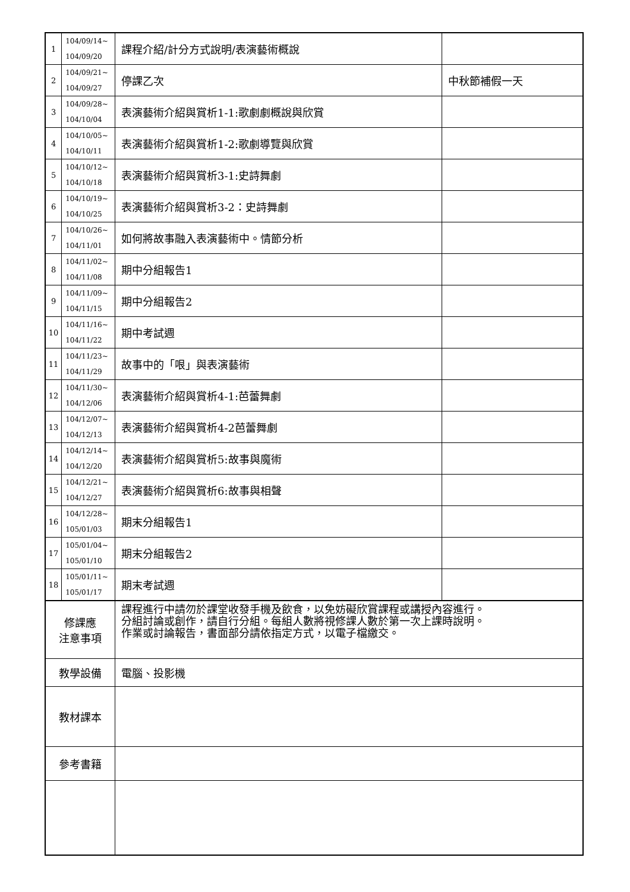| 1 | 104/09/14~ 104/09/20 | 課程介紹/計分方式說明/表演藝術概說 | |
| 2 | 104/09/21~ 104/09/27 | 停課乙次 | 中秋節補假一天 |
| 3 | 104/09/28~ 104/10/04 | 表演藝術介紹與賞析1-1:歌劇劇概說與欣賞 | |
| 4 | 104/10/05~ 104/10/11 | 表演藝術介紹與賞析1-2:歌劇導覽與欣賞 | |
| 5 | 104/10/12~ 104/10/18 | 表演藝術介紹與賞析3-1:史詩舞劇 | |
| 6 | 104/10/19~ 104/10/25 | 表演藝術介紹與賞析3-2：史詩舞劇 | |
| 7 | 104/10/26~ 104/11/01 | 如何將故事融入表演藝術中。情節分析 | |
| 8 | 104/11/02~ 104/11/08 | 期中分組報告1 | |
| 9 | 104/11/09~ 104/11/15 | 期中分組報告2 | |
| 10 | 104/11/16~ 104/11/22 | 期中考試週 | |
| 11 | 104/11/23~ 104/11/29 | 故事中的「哏」與表演藝術 | |
| 12 | 104/11/30~ 104/12/06 | 表演藝術介紹與賞析4-1:芭蕾舞劇 | |
| 13 | 104/12/07~ 104/12/13 | 表演藝術介紹與賞析4-2芭蕾舞劇 | |
| 14 | 104/12/14~ 104/12/20 | 表演藝術介紹與賞析5:故事與魔術 | |
| 15 | 104/12/21~ 104/12/27 | 表演藝術介紹與賞析6:故事與相聲 | |
| 16 | 104/12/28~ 105/01/03 | 期末分組報告1 | |
| 17 | 105/01/04~ 105/01/10 | 期末分組報告2 | |
| 18 | 105/01/11~ 105/01/17 | 期末考試週 | |
| 修課應 注意事項 | | 課程進行中請勿於課堂收發手機及飲食，以免妨礙欣賞課程或講授內容進行。 分組討論或創作，請自行分組。每組人數將視修課人數於第一次上課時說明。 作業或討論報告，書面部分請依指定方式，以電子檔繳交。 | |
| 教學設備 | | 電腦、投影機 | |
| 教材課本 | | | |
| 參考書籍 | | | |